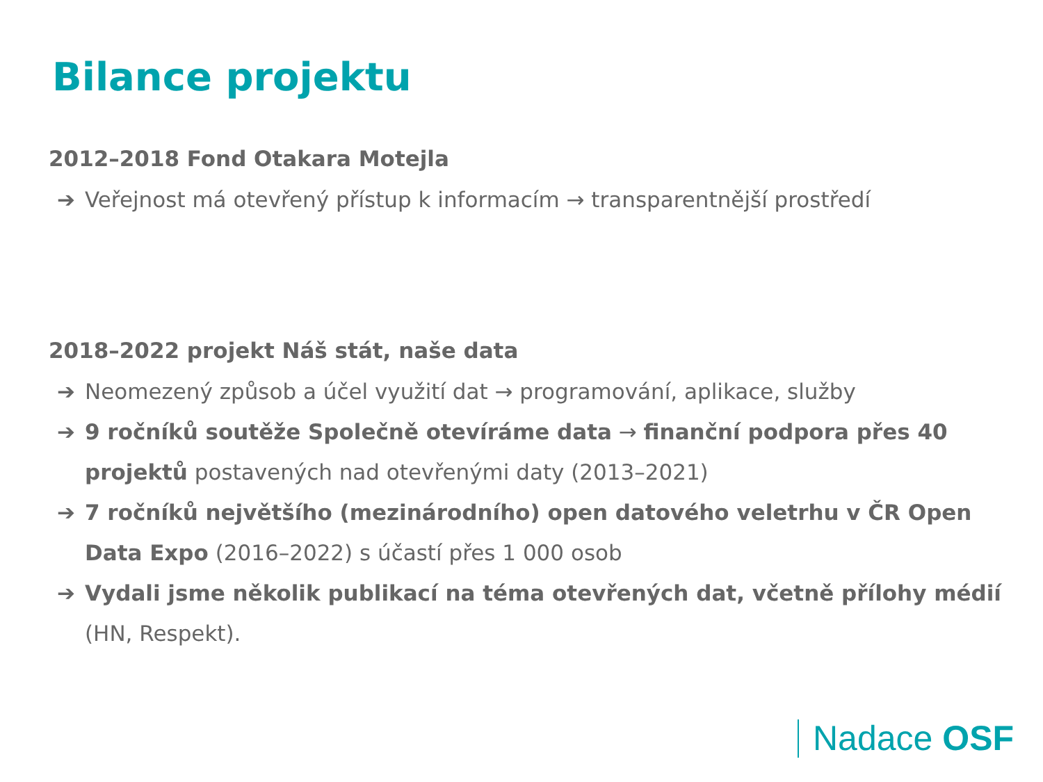Bilance projektu
2012–2018 Fond Otakara Motejla
➔ Veřejnost má otevřený přístup k informacím → transparentnější prostředí
2018–2022 projekt Náš stát, naše data
➔ Neomezený způsob a účel využití dat → programování, aplikace, služby
➔ 9 ročníků soutěže Společně otevíráme data → finanční podpora přes 40 projektů postavených nad otevřenými daty (2013–2021)
➔ 7 ročníků největšího (mezinárodního) open datového veletrhu v ČR Open Data Expo (2016–2022) s účastí přes 1 000 osob
➔ Vydali jsme několik publikací na téma otevřených dat, včetně přílohy médií (HN, Respekt).
Nadace OSF